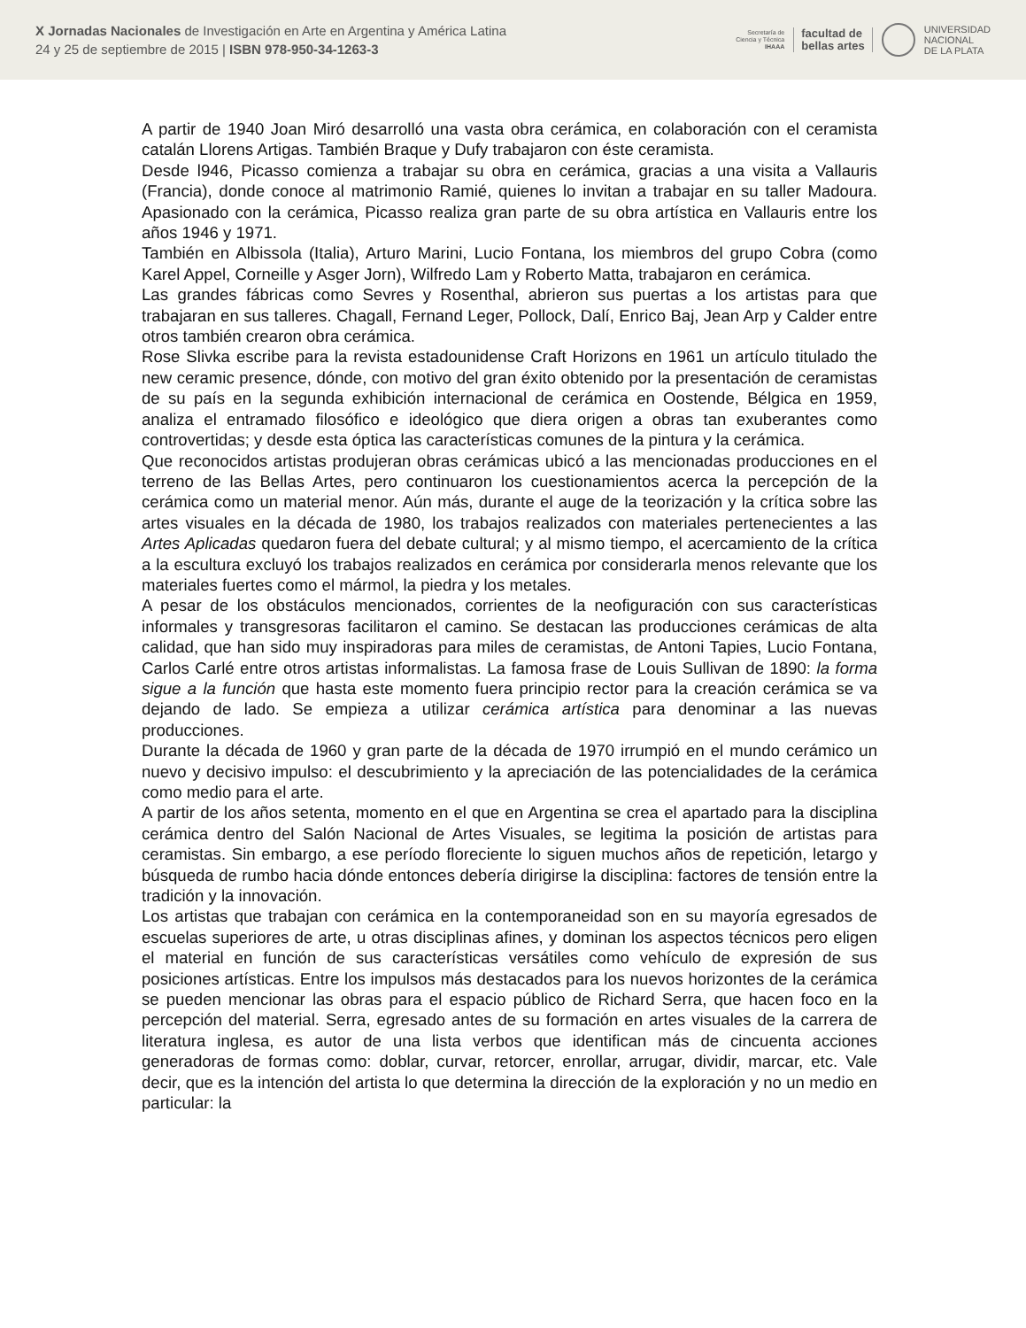X Jornadas Nacionales de Investigación en Arte en Argentina y América Latina
24 y 25 de septiembre de 2015 | ISBN 978-950-34-1263-3
Secretaría de
Ciencia y Técnica
IHAAA
facultad de
bellas artes
UNIVERSIDAD
NACIONAL
DE LA PLATA
A partir de 1940 Joan Miró desarrolló una vasta obra cerámica, en colaboración con el ceramista catalán Llorens Artigas. También Braque y Dufy trabajaron con éste ceramista.
Desde l946, Picasso comienza a trabajar su obra en cerámica, gracias a una visita a Vallauris (Francia), donde conoce al matrimonio Ramié, quienes lo invitan a trabajar en su taller Madoura. Apasionado con la cerámica, Picasso realiza gran parte de su obra artística en Vallauris entre los años 1946 y 1971.
También en Albissola (Italia), Arturo Marini, Lucio Fontana, los miembros del grupo Cobra (como Karel Appel, Corneille y Asger Jorn), Wilfredo Lam y Roberto Matta, trabajaron en cerámica.
Las grandes fábricas como Sevres y Rosenthal, abrieron sus puertas a los artistas para que trabajaran en sus talleres. Chagall, Fernand Leger, Pollock, Dalí, Enrico Baj, Jean Arp y Calder entre otros también crearon obra cerámica.
Rose Slivka escribe para la revista estadounidense Craft Horizons en 1961 un artículo titulado the new ceramic presence, dónde, con motivo del gran éxito obtenido por la presentación de ceramistas de su país en la segunda exhibición internacional de cerámica en Oostende, Bélgica en 1959, analiza el entramado filosófico e ideológico que diera origen a obras tan exuberantes como controvertidas; y desde esta óptica las características comunes de la pintura y la cerámica.
Que reconocidos artistas produjeran obras cerámicas ubicó a las mencionadas producciones en el terreno de las Bellas Artes, pero continuaron los cuestionamientos acerca la percepción de la cerámica como un material menor. Aún más, durante el auge de la teorización y la crítica sobre las artes visuales en la década de 1980, los trabajos realizados con materiales pertenecientes a las Artes Aplicadas quedaron fuera del debate cultural; y al mismo tiempo, el acercamiento de la crítica a la escultura excluyó los trabajos realizados en cerámica por considerarla menos relevante que los materiales fuertes como el mármol, la piedra y los metales.
A pesar de los obstáculos mencionados, corrientes de la neofiguración con sus características informales y transgresoras facilitaron el camino. Se destacan las producciones cerámicas de alta calidad, que han sido muy inspiradoras para miles de ceramistas, de Antoni Tapies, Lucio Fontana, Carlos Carlé entre otros artistas informalistas. La famosa frase de Louis Sullivan de 1890: la forma sigue a la función que hasta este momento fuera principio rector para la creación cerámica se va dejando de lado. Se empieza a utilizar cerámica artística para denominar a las nuevas producciones.
Durante la década de 1960 y gran parte de la década de 1970 irrumpió en el mundo cerámico un nuevo y decisivo impulso: el descubrimiento y la apreciación de las potencialidades de la cerámica como medio para el arte.
A partir de los años setenta, momento en el que en Argentina se crea el apartado para la disciplina cerámica dentro del Salón Nacional de Artes Visuales, se legitima la posición de artistas para ceramistas. Sin embargo, a ese período floreciente lo siguen muchos años de repetición, letargo y búsqueda de rumbo hacia dónde entonces debería dirigirse la disciplina: factores de tensión entre la tradición y la innovación.
Los artistas que trabajan con cerámica en la contemporaneidad son en su mayoría egresados de escuelas superiores de arte, u otras disciplinas afines, y dominan los aspectos técnicos pero eligen el material en función de sus características versátiles como vehículo de expresión de sus posiciones artísticas. Entre los impulsos más destacados para los nuevos horizontes de la cerámica se pueden mencionar las obras para el espacio público de Richard Serra, que hacen foco en la percepción del material. Serra, egresado antes de su formación en artes visuales de la carrera de literatura inglesa, es autor de una lista verbos que identifican más de cincuenta acciones generadoras de formas como: doblar, curvar, retorcer, enrollar, arrugar, dividir, marcar, etc. Vale decir, que es la intención del artista lo que determina la dirección de la exploración y no un medio en particular: la